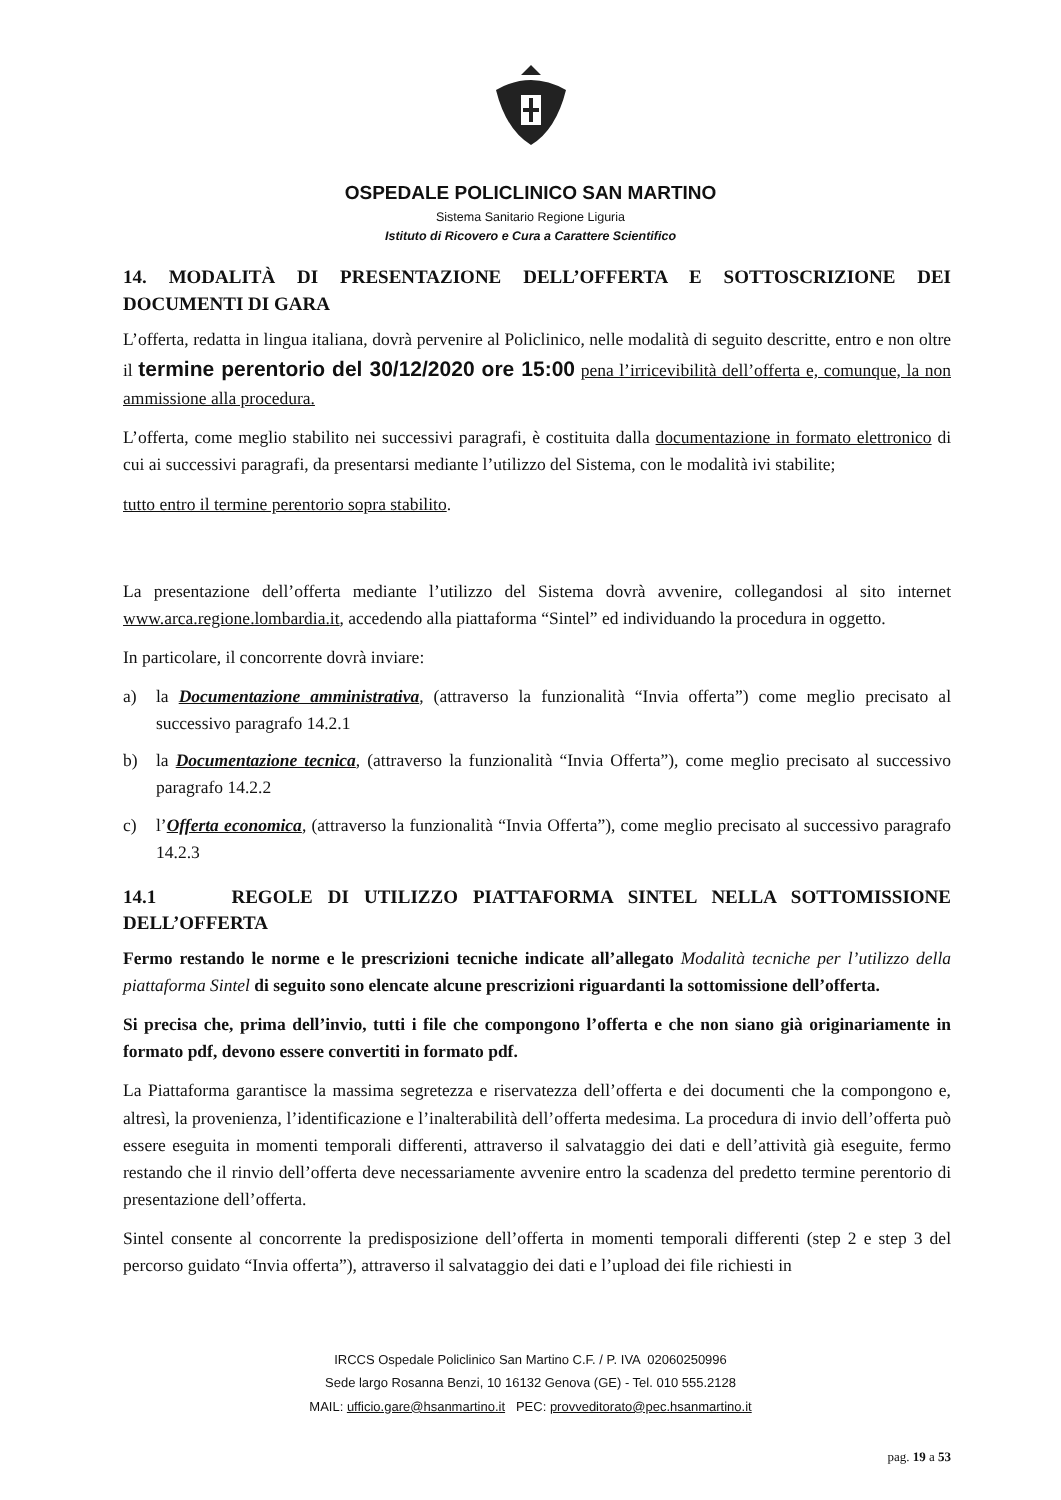OSPEDALE POLICLINICO SAN MARTINO
Sistema Sanitario Regione Liguria
Istituto di Ricovero e Cura a Carattere Scientifico
14. MODALITÀ DI PRESENTAZIONE DELL’OFFERTA E SOTTOSCRIZIONE DEI DOCUMENTI DI GARA
L’offerta, redatta in lingua italiana, dovrà pervenire al Policlinico, nelle modalità di seguito descritte, entro e non oltre il termine perentorio del 30/12/2020 ore 15:00 pena l’irricevibilità dell’offerta e, comunque, la non ammissione alla procedura.
L’offerta, come meglio stabilito nei successivi paragrafi, è costituita dalla documentazione in formato elettronico di cui ai successivi paragrafi, da presentarsi mediante l’utilizzo del Sistema, con le modalità ivi stabilite;
tutto entro il termine perentorio sopra stabilito.
La presentazione dell’offerta mediante l’utilizzo del Sistema dovrà avvenire, collegandosi al sito internet www.arca.regione.lombardia.it, accedendo alla piattaforma “Sintel” ed individuando la procedura in oggetto.
In particolare, il concorrente dovrà inviare:
a) la Documentazione amministrativa, (attraverso la funzionalità “Invia offerta”) come meglio precisato al successivo paragrafo 14.2.1
b) la Documentazione tecnica, (attraverso la funzionalità “Invia Offerta”), come meglio precisato al successivo paragrafo 14.2.2
c) l’Offerta economica, (attraverso la funzionalità “Invia Offerta”), come meglio precisato al successivo paragrafo 14.2.3
14.1 REGOLE DI UTILIZZO PIATTAFORMA SINTEL NELLA SOTTOMISSIONE DELL’OFFERTA
Fermo restando le norme e le prescrizioni tecniche indicate all’allegato Modalità tecniche per l’utilizzo della piattaforma Sintel di seguito sono elencate alcune prescrizioni riguardanti la sottomissione dell’offerta.
Si precisa che, prima dell’invio, tutti i file che compongono l’offerta e che non siano già originariamente in formato pdf, devono essere convertiti in formato pdf.
La Piattaforma garantisce la massima segretezza e riservatezza dell’offerta e dei documenti che la compongono e, altresì, la provenienza, l’identificazione e l’inalterabilità dell’offerta medesima. La procedura di invio dell’offerta può essere eseguita in momenti temporali differenti, attraverso il salvataggio dei dati e dell’attività già eseguite, fermo restando che il rinvio dell’offerta deve necessariamente avvenire entro la scadenza del predetto termine perentorio di presentazione dell’offerta.
Sintel consente al concorrente la predisposizione dell’offerta in momenti temporali differenti (step 2 e step 3 del percorso guidato “Invia offerta”), attraverso il salvataggio dei dati e l’upload dei file richiesti in
IRCCS Ospedale Policlinico San Martino C.F. / P. IVA 02060250996
Sede largo Rosanna Benzi, 10 16132 Genova (GE) - Tel. 010 555.2128
MAIL: ufficio.gare@hsanmartino.it PEC: provveditorato@pec.hsanmartino.it
pag. 19 a 53